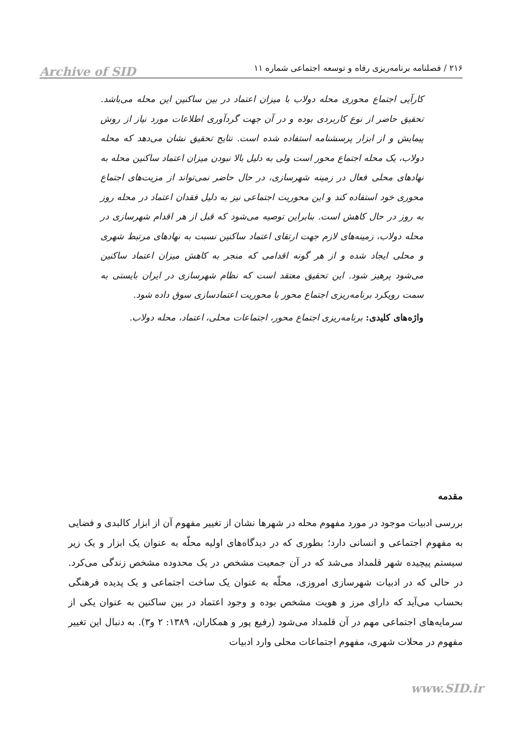Archive of SID
۲۱۶ / فصلنامه برنامه‌ریزی رفاه و توسعه اجتماعی شماره ۱۱
کارآیی اجتماع محوری محله دولاب با میزان اعتماد در بین ساکنین این محله می‌باشد. تحقیق حاضر از نوع کاربردی بوده و در آن جهت گردآوری اطلاعات مورد نیاز از روش پیمایش و از ابزار پرسشنامه استفاده شده است. نتایج تحقیق نشان می‌دهد که محله دولاب، یک محله اجتماع محور است ولی به دلیل بالا نبودن میزان اعتماد ساکنین محله به نهادهای محلی فعال در زمینه شهرسازی، در حال حاضر نمی‌تواند از مزیت‌های اجتماع محوری خود استفاده کند و این محوریت اجتماعی نیز به دلیل فقدان اعتماد در محله روز به روز در حال کاهش است. بنابراین توصیه می‌شود که قبل از هر اقدام شهرسازی در محله دولاب، زمینه‌های لازم جهت ارتقای اعتماد ساکنین نسبت به نهادهای مرتبط شهری و محلی ایجاد شده و از هر گونه اقدامی که منجر به کاهش میزان اعتماد ساکنین می‌شود پرهیز شود. این تحقیق معتقد است که نظام شهرسازی در ایران بایستی به سمت رویکرد برنامه‌ریزی اجتماع محور با محوریت اعتمادسازی سوق داده شود.
واژه‌های کلیدی: برنامه‌ریزی اجتماع محور، اجتماعات محلی، اعتماد، محله دولاب.
مقدمه
بررسی ادبیات موجود در مورد مفهوم محله در شهرها نشان از تغییر مفهوم آن از ابزار کالبدی و فضایی به مفهوم اجتماعی و انسانی دارد؛ بطوری که در دیدگاه‌های اولیه محلّه به عنوان یک ابزار و یک زیر سیستم پیچیده شهر قلمداد می‌شد که در آن جمعیت مشخص در یک محدوده مشخص زندگی می‌کرد. در حالی که در ادبیات شهرسازی امروزی، محلّه به عنوان یک ساخت اجتماعی و یک پدیده فرهنگی بحساب می‌آید که دارای مرز و هویت مشخص بوده و وجود اعتماد در بین ساکنین به عنوان یکی از سرمایه‌های اجتماعی مهم در آن قلمداد می‌شود (رفیع پور و همکاران، ۱۳۸۹: ۲ و۳). به دنبال این تغییر مفهوم در محلات شهری، مفهوم اجتماعات محلی وارد ادبیات
www.SID.ir